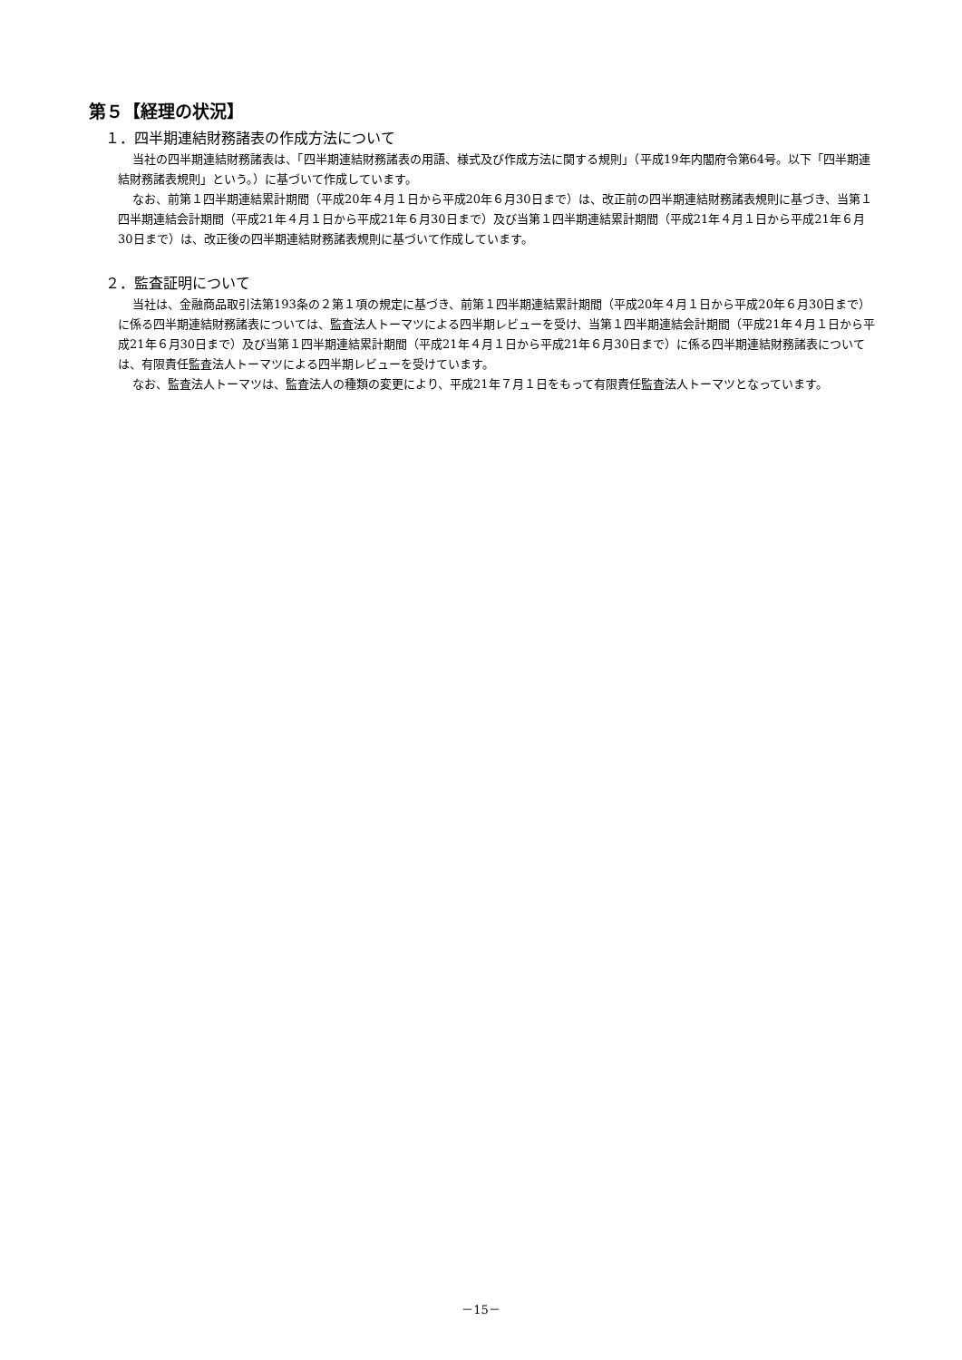第５【経理の状況】
１．四半期連結財務諸表の作成方法について
当社の四半期連結財務諸表は、「四半期連結財務諸表の用語、様式及び作成方法に関する規則」（平成19年内閣府令第64号。以下「四半期連結財務諸表規則」という。）に基づいて作成しています。
なお、前第１四半期連結累計期間（平成20年４月１日から平成20年６月30日まで）は、改正前の四半期連結財務諸表規則に基づき、当第１四半期連結会計期間（平成21年４月１日から平成21年６月30日まで）及び当第１四半期連結累計期間（平成21年４月１日から平成21年６月30日まで）は、改正後の四半期連結財務諸表規則に基づいて作成しています。
２．監査証明について
当社は、金融商品取引法第193条の２第１項の規定に基づき、前第１四半期連結累計期間（平成20年４月１日から平成20年６月30日まで）に係る四半期連結財務諸表については、監査法人トーマツによる四半期レビューを受け、当第１四半期連結会計期間（平成21年４月１日から平成21年６月30日まで）及び当第１四半期連結累計期間（平成21年４月１日から平成21年６月30日まで）に係る四半期連結財務諸表については、有限責任監査法人トーマツによる四半期レビューを受けています。
なお、監査法人トーマツは、監査法人の種類の変更により、平成21年７月１日をもって有限責任監査法人トーマツとなっています。
－15－